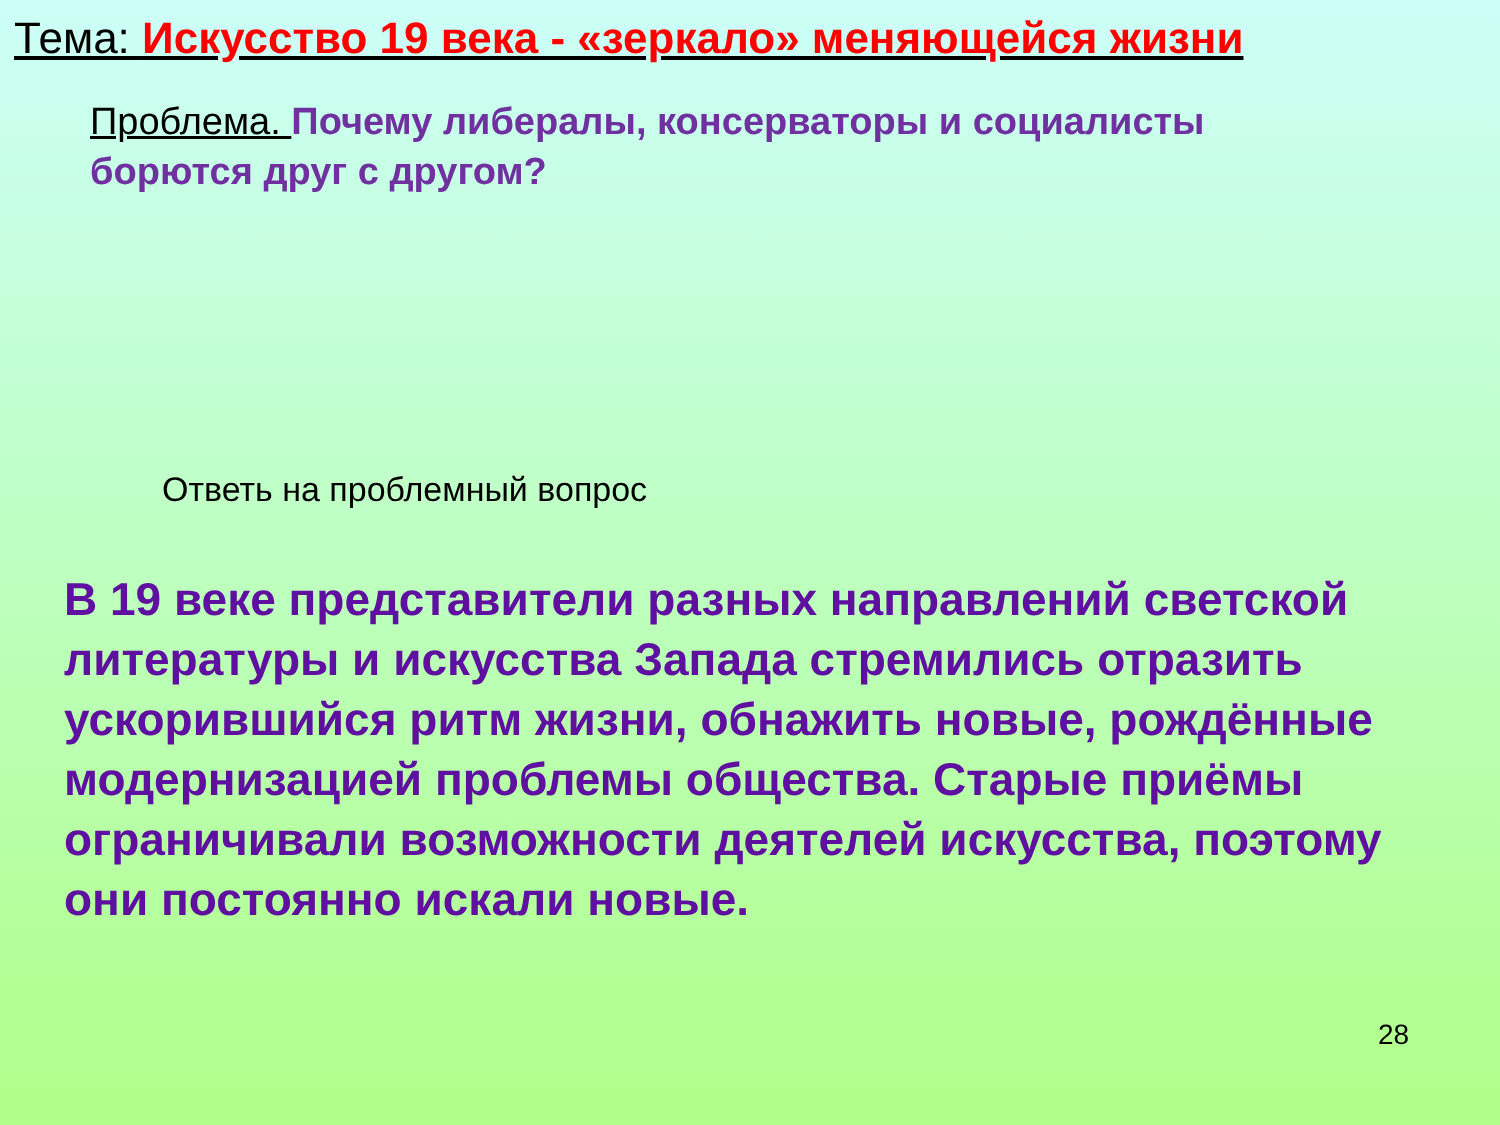Тема: Искусство 19 века - «зеркало» меняющейся жизни
Проблема. Почему либералы, консерваторы и социалисты борются друг с другом?
Ответь на проблемный вопрос
В 19 веке представители разных направлений светской литературы и искусства Запада стремились отразить ускорившийся ритм жизни, обнажить новые, рождённые модернизацией проблемы общества. Старые приёмы ограничивали возможности деятелей искусства, поэтому они постоянно искали новые.
28